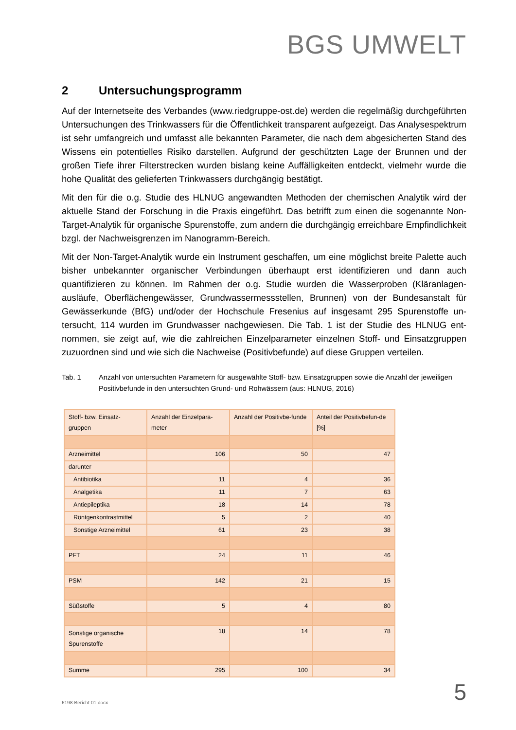BGS UMWELT
2 Untersuchungsprogramm
Auf der Internetseite des Verbandes (www.riedgruppe-ost.de) werden die regelmäßig durchge­führten Untersuchungen des Trinkwassers für die Öffentlichkeit transparent aufgezeigt. Das Ana­lysespektrum ist sehr umfangreich und umfasst alle bekannten Parameter, die nach dem abgesi­cherten Stand des Wissens ein potentielles Risiko darstellen. Aufgrund der geschützten Lage der Brunnen und der großen Tiefe ihrer Filterstrecken wurden bislang keine Auffälligkeiten entdeckt, vielmehr wurde die hohe Qualität des gelieferten Trinkwassers durchgängig bestätigt.
Mit den für die o.g. Studie des HLNUG angewandten Methoden der chemischen Analytik wird der aktuelle Stand der Forschung in die Praxis eingeführt. Das betrifft zum einen die sogenannte Non-Target-Analytik für organische Spurenstoffe, zum andern die durchgängig erreichbare Empfind­lichkeit bzgl. der Nachweisgrenzen im Nanogramm-Bereich.
Mit der Non-Target-Analytik wurde ein Instrument geschaffen, um eine möglichst breite Palette auch bisher unbekannter organischer Verbindungen überhaupt erst identifizieren und dann auch quantifizieren zu können. Im Rahmen der o.g. Studie wurden die Wasserproben (Kläranlagen­ausläufe, Oberflächengewässer, Grundwassermessstellen, Brunnen) von der Bundesanstalt für Gewässerkunde (BfG) und/oder der Hochschule Fresenius auf insgesamt 295 Spurenstoffe un­tersucht, 114 wurden im Grundwasser nachgewiesen. Die Tab. 1 ist der Studie des HLNUG ent­nommen, sie zeigt auf, wie die zahlreichen Einzelparameter einzelnen Stoff- und Einsatzgruppen zuzuordnen sind und wie sich die Nachweise (Positivbefunde) auf diese Gruppen verteilen.
Tab. 1 Anzahl von untersuchten Parametern für ausgewählte Stoff- bzw. Einsatzgruppen sowie die Anzahl der je­weiligen Positivbefunde in den untersuchten Grund- und Rohwässern (aus: HLNUG, 2016)
| Stoff- bzw. Einsatz-gruppen | Anzahl der Einzelpara-meter | Anzahl der Positivbe-funde | Anteil der Positivbefun-de [%] |
| --- | --- | --- | --- |
| Arzneimittel | 106 | 50 | 47 |
| darunter | | | |
| Antibiotika | 11 | 4 | 36 |
| Analgetika | 11 | 7 | 63 |
| Antiepileptika | 18 | 14 | 78 |
| Röntgenkontrastmittel | 5 | 2 | 40 |
| Sonstige Arzneimittel | 61 | 23 | 38 |
| PFT | 24 | 11 | 46 |
| PSM | 142 | 21 | 15 |
| Süßstoffe | 5 | 4 | 80 |
| Sonstige organische Spurenstoffe | 18 | 14 | 78 |
| Summe | 295 | 100 | 34 |
6198-Bericht-01.docx 5